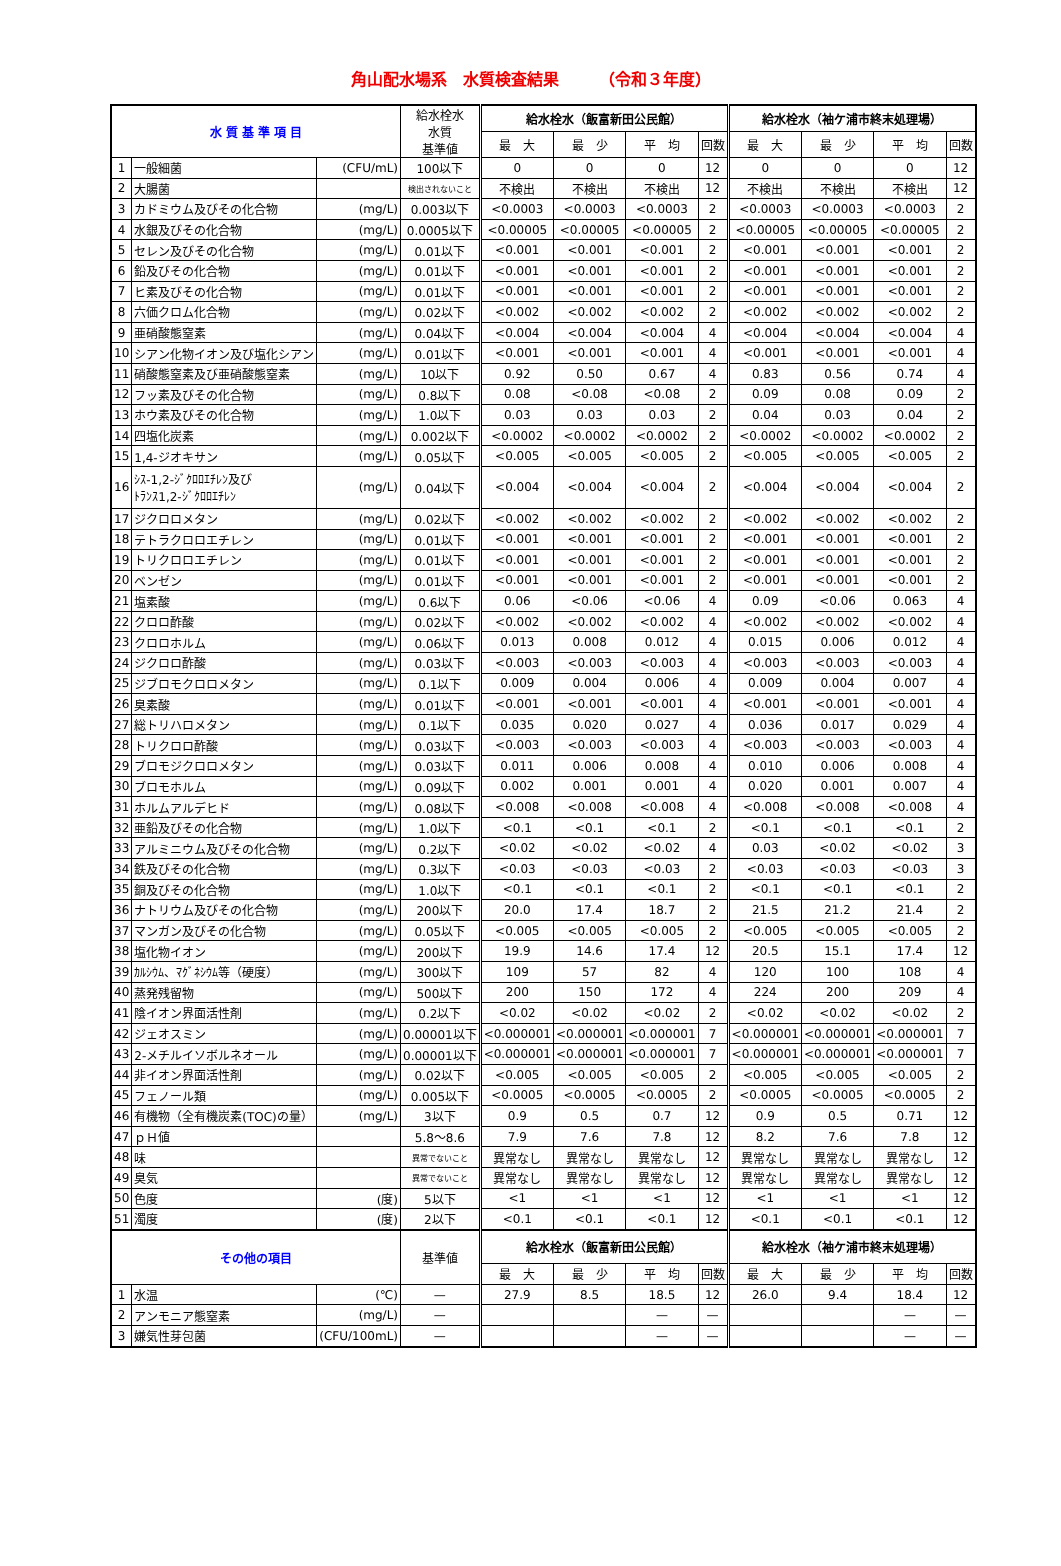角山配水場系　水質検査結果　　　（令和３年度）
| 水 質 基 準 項 目 | | | 給水栓水 水質 基準値 | 給水栓水（飯富新田公民館） | | | | 給水栓水（袖ケ浦市終末処理場） | | | |
| --- | --- | --- | --- | --- | --- | --- | --- | --- | --- | --- | --- |
| | | | | 最 大 | 最 少 | 平 均 | 回数 | 最 大 | 最 少 | 平 均 | 回数 |
| 1 | 一般細菌 | (CFU/mL) | 100以下 | 0 | 0 | 0 | 12 | 0 | 0 | 0 | 12 |
| 2 | 大腸菌 | | 検出されないこと | 不検出 | 不検出 | 不検出 | 12 | 不検出 | 不検出 | 不検出 | 12 |
| 3 | カドミウム及びその化合物 | (mg/L) | 0.003以下 | <0.0003 | <0.0003 | <0.0003 | 2 | <0.0003 | <0.0003 | <0.0003 | 2 |
| 4 | 水銀及びその化合物 | (mg/L) | 0.0005以下 | <0.00005 | <0.00005 | <0.00005 | 2 | <0.00005 | <0.00005 | <0.00005 | 2 |
| 5 | セレン及びその化合物 | (mg/L) | 0.01以下 | <0.001 | <0.001 | <0.001 | 2 | <0.001 | <0.001 | <0.001 | 2 |
| 6 | 鉛及びその化合物 | (mg/L) | 0.01以下 | <0.001 | <0.001 | <0.001 | 2 | <0.001 | <0.001 | <0.001 | 2 |
| 7 | ヒ素及びその化合物 | (mg/L) | 0.01以下 | <0.001 | <0.001 | <0.001 | 2 | <0.001 | <0.001 | <0.001 | 2 |
| 8 | 六価クロム化合物 | (mg/L) | 0.02以下 | <0.002 | <0.002 | <0.002 | 2 | <0.002 | <0.002 | <0.002 | 2 |
| 9 | 亜硝酸態窒素 | (mg/L) | 0.04以下 | <0.004 | <0.004 | <0.004 | 4 | <0.004 | <0.004 | <0.004 | 4 |
| 10 | シアン化物イオン及び塩化シアン | (mg/L) | 0.01以下 | <0.001 | <0.001 | <0.001 | 4 | <0.001 | <0.001 | <0.001 | 4 |
| 11 | 硝酸態窒素及び亜硝酸態窒素 | (mg/L) | 10以下 | 0.92 | 0.50 | 0.67 | 4 | 0.83 | 0.56 | 0.74 | 4 |
| 12 | フッ素及びその化合物 | (mg/L) | 0.8以下 | 0.08 | <0.08 | <0.08 | 2 | 0.09 | 0.08 | 0.09 | 2 |
| 13 | ホウ素及びその化合物 | (mg/L) | 1.0以下 | 0.03 | 0.03 | 0.03 | 2 | 0.04 | 0.03 | 0.04 | 2 |
| 14 | 四塩化炭素 | (mg/L) | 0.002以下 | <0.0002 | <0.0002 | <0.0002 | 2 | <0.0002 | <0.0002 | <0.0002 | 2 |
| 15 | 1,4-ジオキサン | (mg/L) | 0.05以下 | <0.005 | <0.005 | <0.005 | 2 | <0.005 | <0.005 | <0.005 | 2 |
| 16 | ｼｽ-1,2-ｼﾞｸﾛﾛｴﾁﾚﾝ及び ﾄﾗﾝｽ1,2-ｼﾞｸﾛﾛｴﾁﾚﾝ | (mg/L) | 0.04以下 | <0.004 | <0.004 | <0.004 | 2 | <0.004 | <0.004 | <0.004 | 2 |
| 17 | ジクロロメタン | (mg/L) | 0.02以下 | <0.002 | <0.002 | <0.002 | 2 | <0.002 | <0.002 | <0.002 | 2 |
| 18 | テトラクロロエチレン | (mg/L) | 0.01以下 | <0.001 | <0.001 | <0.001 | 2 | <0.001 | <0.001 | <0.001 | 2 |
| 19 | トリクロロエチレン | (mg/L) | 0.01以下 | <0.001 | <0.001 | <0.001 | 2 | <0.001 | <0.001 | <0.001 | 2 |
| 20 | ベンゼン | (mg/L) | 0.01以下 | <0.001 | <0.001 | <0.001 | 2 | <0.001 | <0.001 | <0.001 | 2 |
| 21 | 塩素酸 | (mg/L) | 0.6以下 | 0.06 | <0.06 | <0.06 | 4 | 0.09 | <0.06 | 0.063 | 4 |
| 22 | クロロ酢酸 | (mg/L) | 0.02以下 | <0.002 | <0.002 | <0.002 | 4 | <0.002 | <0.002 | <0.002 | 4 |
| 23 | クロロホルム | (mg/L) | 0.06以下 | 0.013 | 0.008 | 0.012 | 4 | 0.015 | 0.006 | 0.012 | 4 |
| 24 | ジクロロ酢酸 | (mg/L) | 0.03以下 | <0.003 | <0.003 | <0.003 | 4 | <0.003 | <0.003 | <0.003 | 4 |
| 25 | ジブロモクロロメタン | (mg/L) | 0.1以下 | 0.009 | 0.004 | 0.006 | 4 | 0.009 | 0.004 | 0.007 | 4 |
| 26 | 臭素酸 | (mg/L) | 0.01以下 | <0.001 | <0.001 | <0.001 | 4 | <0.001 | <0.001 | <0.001 | 4 |
| 27 | 総トリハロメタン | (mg/L) | 0.1以下 | 0.035 | 0.020 | 0.027 | 4 | 0.036 | 0.017 | 0.029 | 4 |
| 28 | トリクロロ酢酸 | (mg/L) | 0.03以下 | <0.003 | <0.003 | <0.003 | 4 | <0.003 | <0.003 | <0.003 | 4 |
| 29 | ブロモジクロロメタン | (mg/L) | 0.03以下 | 0.011 | 0.006 | 0.008 | 4 | 0.010 | 0.006 | 0.008 | 4 |
| 30 | ブロモホルム | (mg/L) | 0.09以下 | 0.002 | 0.001 | 0.001 | 4 | 0.020 | 0.001 | 0.007 | 4 |
| 31 | ホルムアルデヒド | (mg/L) | 0.08以下 | <0.008 | <0.008 | <0.008 | 4 | <0.008 | <0.008 | <0.008 | 4 |
| 32 | 亜鉛及びその化合物 | (mg/L) | 1.0以下 | <0.1 | <0.1 | <0.1 | 2 | <0.1 | <0.1 | <0.1 | 2 |
| 33 | アルミニウム及びその化合物 | (mg/L) | 0.2以下 | <0.02 | <0.02 | <0.02 | 4 | 0.03 | <0.02 | <0.02 | 3 |
| 34 | 鉄及びその化合物 | (mg/L) | 0.3以下 | <0.03 | <0.03 | <0.03 | 2 | <0.03 | <0.03 | <0.03 | 3 |
| 35 | 銅及びその化合物 | (mg/L) | 1.0以下 | <0.1 | <0.1 | <0.1 | 2 | <0.1 | <0.1 | <0.1 | 2 |
| 36 | ナトリウム及びその化合物 | (mg/L) | 200以下 | 20.0 | 17.4 | 18.7 | 2 | 21.5 | 21.2 | 21.4 | 2 |
| 37 | マンガン及びその化合物 | (mg/L) | 0.05以下 | <0.005 | <0.005 | <0.005 | 2 | <0.005 | <0.005 | <0.005 | 2 |
| 38 | 塩化物イオン | (mg/L) | 200以下 | 19.9 | 14.6 | 17.4 | 12 | 20.5 | 15.1 | 17.4 | 12 |
| 39 | ｶﾙｼｳﾑ、ﾏｸﾞﾈｼｳﾑ等（硬度） | (mg/L) | 300以下 | 109 | 57 | 82 | 4 | 120 | 100 | 108 | 4 |
| 40 | 蒸発残留物 | (mg/L) | 500以下 | 200 | 150 | 172 | 4 | 224 | 200 | 209 | 4 |
| 41 | 陰イオン界面活性剤 | (mg/L) | 0.2以下 | <0.02 | <0.02 | <0.02 | 2 | <0.02 | <0.02 | <0.02 | 2 |
| 42 | ジェオスミン | (mg/L) | 0.00001以下 | <0.000001 | <0.000001 | <0.000001 | 7 | <0.000001 | <0.000001 | <0.000001 | 7 |
| 43 | 2-メチルイソボルネオール | (mg/L) | 0.00001以下 | <0.000001 | <0.000001 | <0.000001 | 7 | <0.000001 | <0.000001 | <0.000001 | 7 |
| 44 | 非イオン界面活性剤 | (mg/L) | 0.02以下 | <0.005 | <0.005 | <0.005 | 2 | <0.005 | <0.005 | <0.005 | 2 |
| 45 | フェノール類 | (mg/L) | 0.005以下 | <0.0005 | <0.0005 | <0.0005 | 2 | <0.0005 | <0.0005 | <0.0005 | 2 |
| 46 | 有機物（全有機炭素(TOC)の量） | (mg/L) | 3以下 | 0.9 | 0.5 | 0.7 | 12 | 0.9 | 0.5 | 0.71 | 12 |
| 47 | ｐＨ値 | | 5.8～8.6 | 7.9 | 7.6 | 7.8 | 12 | 8.2 | 7.6 | 7.8 | 12 |
| 48 | 味 | | 異常でないこと | 異常なし | 異常なし | 異常なし | 12 | 異常なし | 異常なし | 異常なし | 12 |
| 49 | 臭気 | | 異常でないこと | 異常なし | 異常なし | 異常なし | 12 | 異常なし | 異常なし | 異常なし | 12 |
| 50 | 色度 | (度) | 5以下 | <1 | <1 | <1 | 12 | <1 | <1 | <1 | 12 |
| 51 | 濁度 | (度) | 2以下 | <0.1 | <0.1 | <0.1 | 12 | <0.1 | <0.1 | <0.1 | 12 |
| その他の項目 | | | 基準値 | 給水栓水（飯富新田公民館） | | | | 給水栓水（袖ケ浦市終末処理場） | | | |
| | | | | 最 大 | 最 少 | 平 均 | 回数 | 最 大 | 最 少 | 平 均 | 回数 |
| 1 | 水温 | (℃) | — | 27.9 | 8.5 | 18.5 | 12 | 26.0 | 9.4 | 18.4 | 12 |
| 2 | アンモニア態窒素 | (mg/L) | — | | | — | — | | | — | — |
| 3 | 嫌気性芽包菌 | (CFU/100mL) | — | | | — | — | | | — | — |